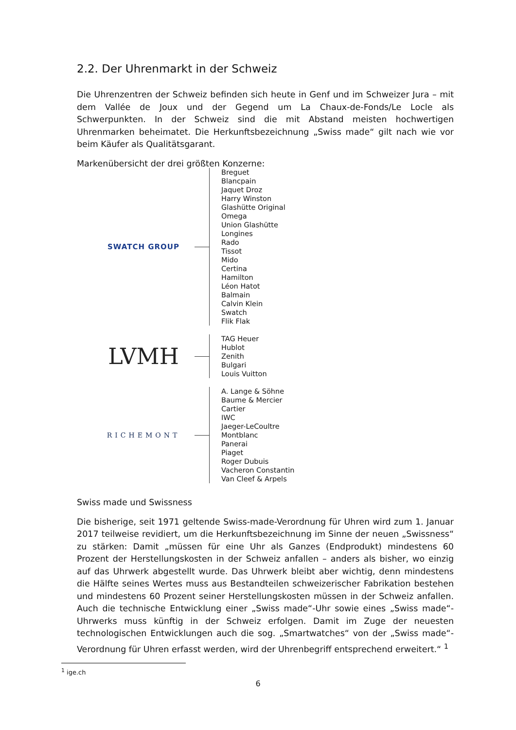2.2. Der Uhrenmarkt in der Schweiz
Die Uhrenzentren der Schweiz befinden sich heute in Genf und im Schweizer Jura – mit dem Vallée de Joux und der Gegend um La Chaux-de-Fonds/Le Locle als Schwerpunkten. In der Schweiz sind die mit Abstand meisten hochwertigen Uhrenmarken beheimatet. Die Herkunftsbezeichnung „Swiss made“ gilt nach wie vor beim Käufer als Qualitätsgarant.
Markenübersicht der drei größten Konzerne:
SWATCH GROUP
Breguet
Blancpain
Jaquet Droz
Harry Winston
Glashütte Original
Omega
Union Glashütte
Longines
Rado
Tissot
Mido
Certina
Hamilton
Léon Hatot
Balmain
Calvin Klein
Swatch
Flik Flak
LVMH
TAG Heuer
Hublot
Zenith
Bulgari
Louis Vuitton
RICHEMONT
A. Lange & Söhne
Baume & Mercier
Cartier
IWC
Jaeger-LeCoultre
Montblanc
Panerai
Piaget
Roger Dubuis
Vacheron Constantin
Van Cleef & Arpels
Swiss made und Swissness
Die bisherige, seit 1971 geltende Swiss-made-Verordnung für Uhren wird zum 1. Januar 2017 teilweise revidiert, um die Herkunftsbezeichnung im Sinne der neuen „Swissness“ zu stärken: Damit „müssen für eine Uhr als Ganzes (Endprodukt) mindestens 60 Prozent der Herstellungskosten in der Schweiz anfallen – anders als bisher, wo einzig auf das Uhrwerk abgestellt wurde. Das Uhrwerk bleibt aber wichtig, denn mindestens die Hälfte seines Wertes muss aus Bestandteilen schweizerischer Fabrikation bestehen und mindestens 60 Prozent seiner Herstellungskosten müssen in der Schweiz anfallen. Auch die technische Entwicklung einer „Swiss made“-Uhr sowie eines „Swiss made“-Uhrwerks muss künftig in der Schweiz erfolgen. Damit im Zuge der neuesten technologischen Entwicklungen auch die sog. „Smartwatches“ von der „Swiss made“-Verordnung für Uhren erfasst werden, wird der Uhrenbegriff entsprechend erweitert.“ <sup>1</sup>
<sup>1</sup> ige.ch
6